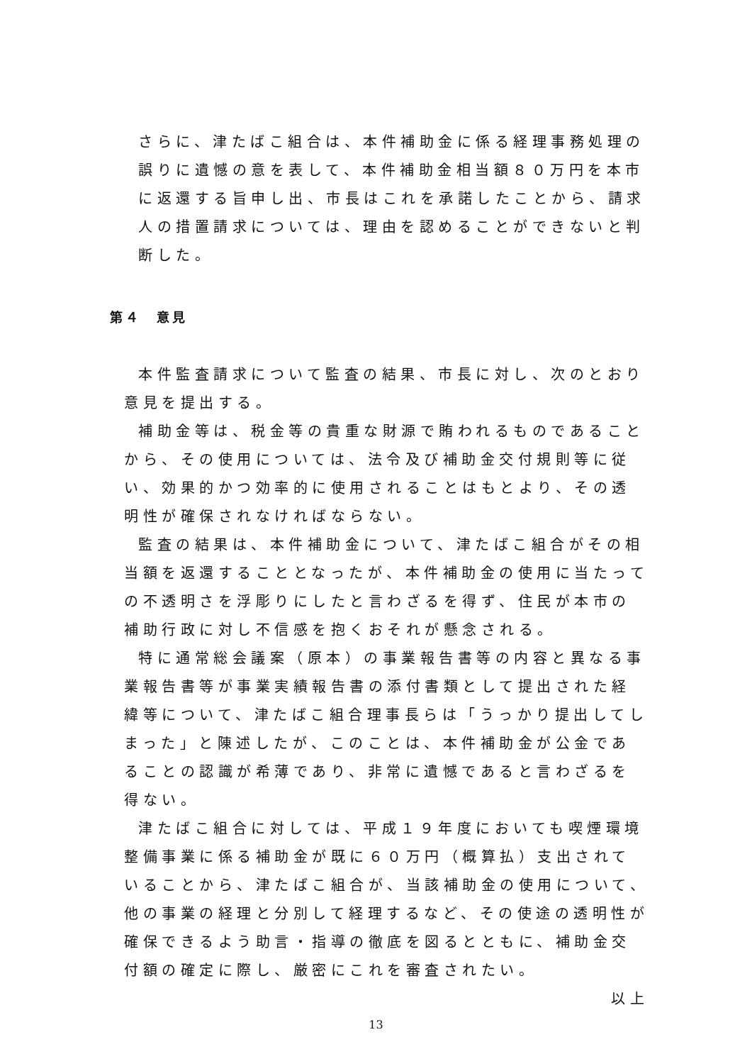さらに、津たばこ組合は、本件補助金に係る経理事務処理の誤りに遺憾の意を表して、本件補助金相当額８０万円を本市に返還する旨申し出、市長はこれを承諾したことから、請求人の措置請求については、理由を認めることができないと判断した。
第４　意見
本件監査請求について監査の結果、市長に対し、次のとおり意見を提出する。
補助金等は、税金等の貴重な財源で賄われるものであることから、その使用については、法令及び補助金交付規則等に従い、効果的かつ効率的に使用されることはもとより、その透明性が確保されなければならない。
監査の結果は、本件補助金について、津たばこ組合がその相当額を返還することとなったが、本件補助金の使用に当たっての不透明さを浮彫りにしたと言わざるを得ず、住民が本市の補助行政に対し不信感を抱くおそれが懸念される。
特に通常総会議案（原本）の事業報告書等の内容と異なる事業報告書等が事業実績報告書の添付書類として提出された経緯等について、津たばこ組合理事長らは「うっかり提出してしまった」と陳述したが、このことは、本件補助金が公金であることの認識が希薄であり、非常に遺憾であると言わざるを得ない。
津たばこ組合に対しては、平成１９年度においても喫煙環境整備事業に係る補助金が既に６０万円（概算払）支出されていることから、津たばこ組合が、当該補助金の使用について、他の事業の経理と分別して経理するなど、その使途の透明性が確保できるよう助言・指導の徹底を図るとともに、補助金交付額の確定に際し、厳密にこれを審査されたい。
以上
13